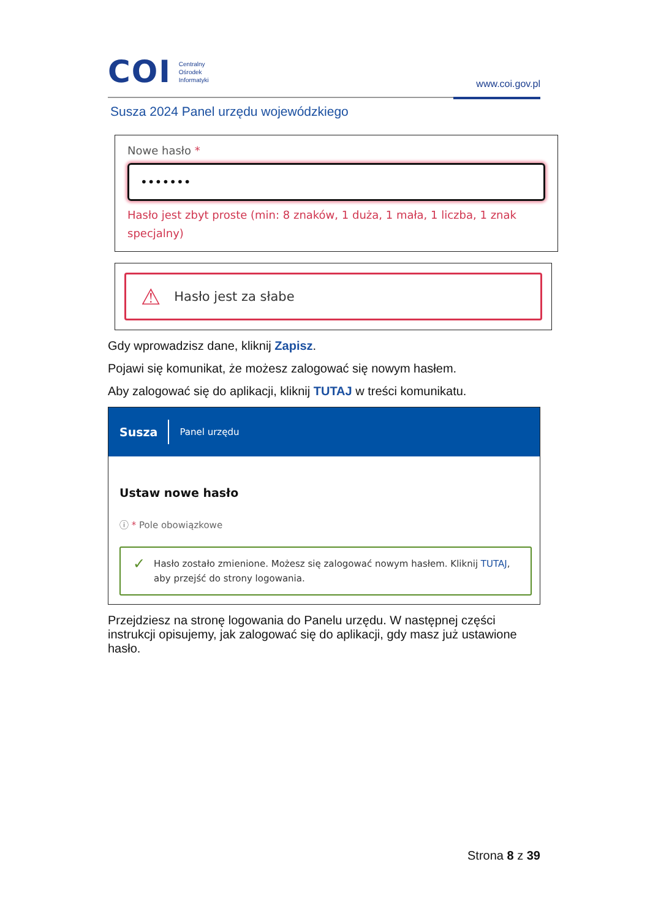COI
Centralny
Ośrodek
Informatyki
www.coi.gov.pl
Susza 2024 Panel urzędu wojewódzkiego
Nowe hasło *
•••••••
Hasło jest zbyt proste (min: 8 znaków, 1 duża, 1 mała, 1 liczba, 1 znak specjalny)
⚠ Hasło jest za słabe
Gdy wprowadzisz dane, kliknij Zapisz.
Pojawi się komunikat, że możesz zalogować się nowym hasłem.
Aby zalogować się do aplikacji, kliknij TUTAJ w treści komunikatu.
Susza
Panel urzędu
Ustaw nowe hasło
ⓘ * Pole obowiązkowe
✓
Hasło zostało zmienione. Możesz się zalogować nowym hasłem. Kliknij TUTAJ, aby przejść do strony logowania.
Przejdziesz na stronę logowania do Panelu urzędu. W następnej części instrukcji opisujemy, jak zalogować się do aplikacji, gdy masz już ustawione hasło.
Strona 8 z 39